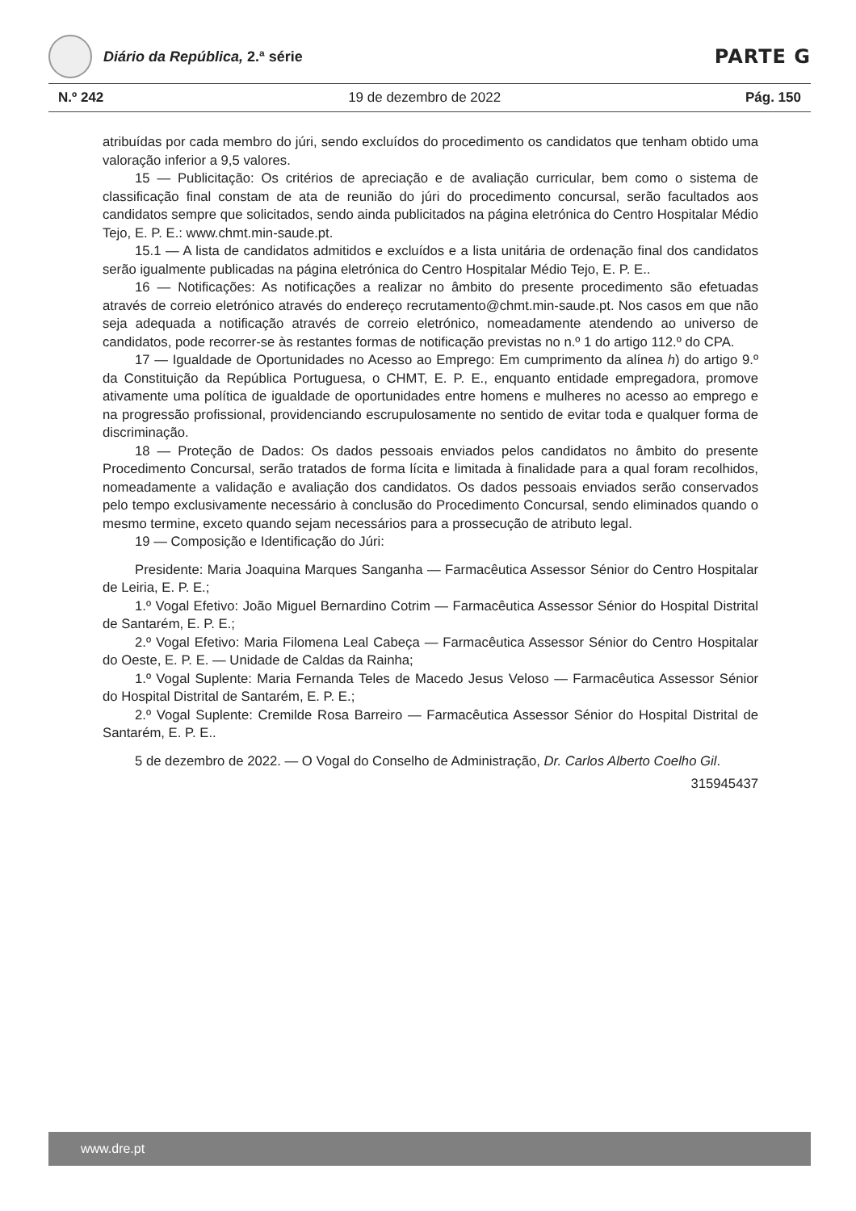Diário da República, 2.ª série
PARTE G
N.º 242 19 de dezembro de 2022 Pág. 150
atribuídas por cada membro do júri, sendo excluídos do procedimento os candidatos que tenham obtido uma valoração inferior a 9,5 valores.
15 — Publicitação: Os critérios de apreciação e de avaliação curricular, bem como o sistema de classificação final constam de ata de reunião do júri do procedimento concursal, serão facultados aos candidatos sempre que solicitados, sendo ainda publicitados na página eletrónica do Centro Hospitalar Médio Tejo, E. P. E.: www.chmt.min-saude.pt.
15.1 — A lista de candidatos admitidos e excluídos e a lista unitária de ordenação final dos candidatos serão igualmente publicadas na página eletrónica do Centro Hospitalar Médio Tejo, E. P. E..
16 — Notificações: As notificações a realizar no âmbito do presente procedimento são efetuadas através de correio eletrónico através do endereço recrutamento@chmt.min-saude.pt. Nos casos em que não seja adequada a notificação através de correio eletrónico, nomeadamente atendendo ao universo de candidatos, pode recorrer-se às restantes formas de notificação previstas no n.º 1 do artigo 112.º do CPA.
17 — Igualdade de Oportunidades no Acesso ao Emprego: Em cumprimento da alínea h) do artigo 9.º da Constituição da República Portuguesa, o CHMT, E. P. E., enquanto entidade empregadora, promove ativamente uma política de igualdade de oportunidades entre homens e mulheres no acesso ao emprego e na progressão profissional, providenciando escrupulosamente no sentido de evitar toda e qualquer forma de discriminação.
18 — Proteção de Dados: Os dados pessoais enviados pelos candidatos no âmbito do presente Procedimento Concursal, serão tratados de forma lícita e limitada à finalidade para a qual foram recolhidos, nomeadamente a validação e avaliação dos candidatos. Os dados pessoais enviados serão conservados pelo tempo exclusivamente necessário à conclusão do Procedimento Concursal, sendo eliminados quando o mesmo termine, exceto quando sejam necessários para a prossecução de atributo legal.
19 — Composição e Identificação do Júri:
Presidente: Maria Joaquina Marques Sanganha — Farmacêutica Assessor Sénior do Centro Hospitalar de Leiria, E. P. E.;
1.º Vogal Efetivo: João Miguel Bernardino Cotrim — Farmacêutica Assessor Sénior do Hospital Distrital de Santarém, E. P. E.;
2.º Vogal Efetivo: Maria Filomena Leal Cabeça — Farmacêutica Assessor Sénior do Centro Hospitalar do Oeste, E. P. E. — Unidade de Caldas da Rainha;
1.º Vogal Suplente: Maria Fernanda Teles de Macedo Jesus Veloso — Farmacêutica Assessor Sénior do Hospital Distrital de Santarém, E. P. E.;
2.º Vogal Suplente: Cremilde Rosa Barreiro — Farmacêutica Assessor Sénior do Hospital Distrital de Santarém, E. P. E..
5 de dezembro de 2022. — O Vogal do Conselho de Administração, Dr. Carlos Alberto Coelho Gil.
315945437
www.dre.pt